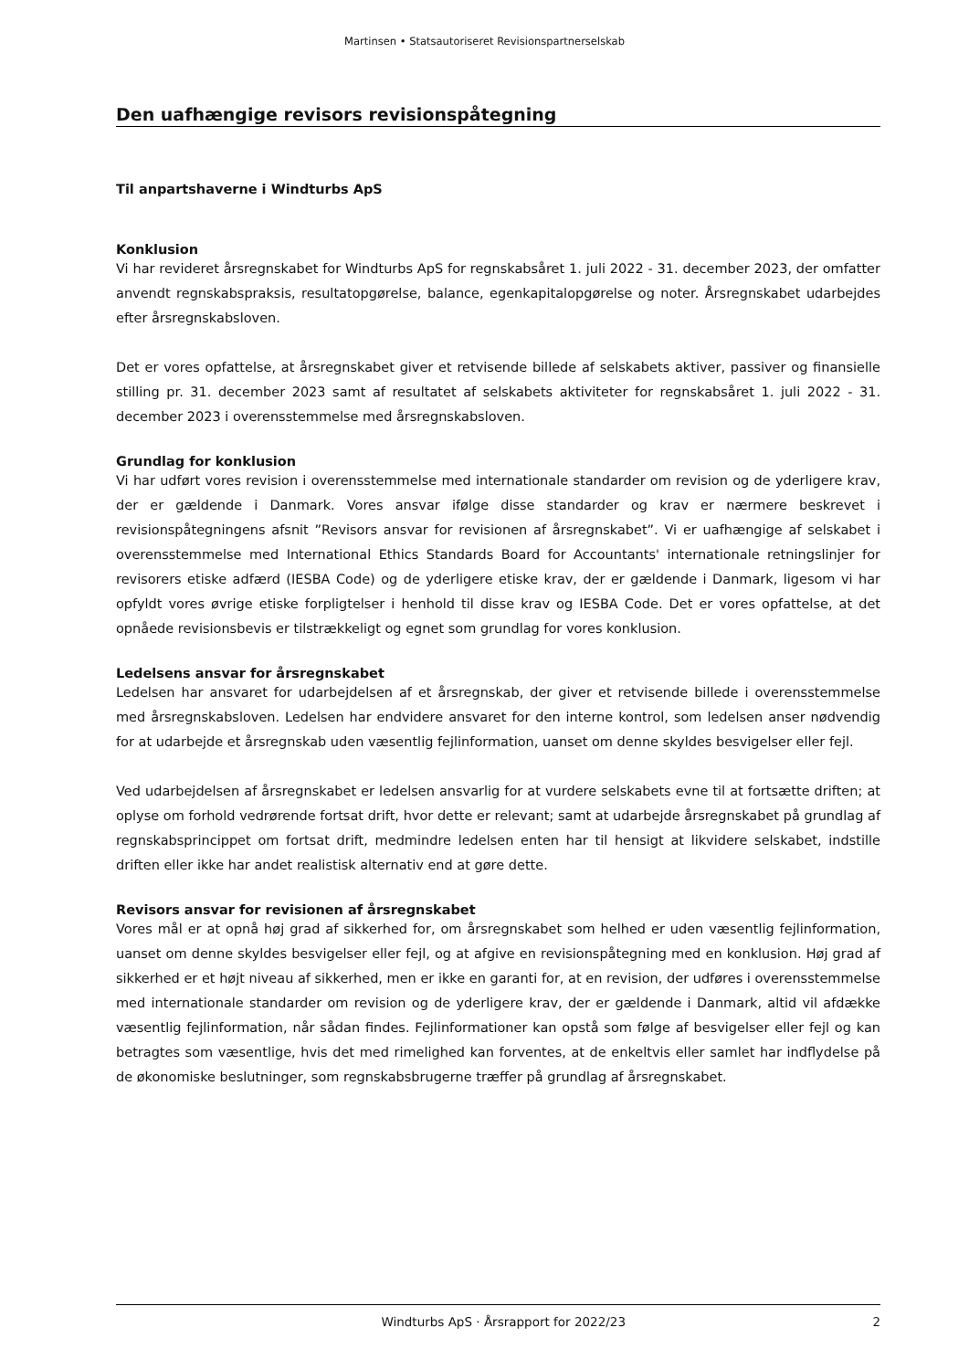Martinsen • Statsautoriseret Revisionspartnerselskab
Den uafhængige revisors revisionspåtegning
Til anpartshaverne i Windturbs ApS
Konklusion
Vi har revideret årsregnskabet for Windturbs ApS for regnskabsåret 1. juli 2022 - 31. december 2023, der omfatter anvendt regnskabspraksis, resultatopgørelse, balance, egenkapitalopgørelse og noter. Årsregnskabet udarbejdes efter årsregnskabsloven.
Det er vores opfattelse, at årsregnskabet giver et retvisende billede af selskabets aktiver, passiver og finansielle stilling pr. 31. december 2023 samt af resultatet af selskabets aktiviteter for regnskabsåret 1. juli 2022 - 31. december 2023 i overensstemmelse med årsregnskabsloven.
Grundlag for konklusion
Vi har udført vores revision i overensstemmelse med internationale standarder om revision og de yderligere krav, der er gældende i Danmark. Vores ansvar ifølge disse standarder og krav er nærmere beskrevet i revisionspåtegningens afsnit ”Revisors ansvar for revisionen af årsregnskabet”. Vi er uafhængige af selskabet i overensstemmelse med International Ethics Standards Board for Accountants' internationale retningslinjer for revisorers etiske adfærd (IESBA Code) og de yderligere etiske krav, der er gældende i Danmark, ligesom vi har opfyldt vores øvrige etiske forpligtelser i henhold til disse krav og IESBA Code. Det er vores opfattelse, at det opnåede revisionsbevis er tilstrækkeligt og egnet som grundlag for vores konklusion.
Ledelsens ansvar for årsregnskabet
Ledelsen har ansvaret for udarbejdelsen af et årsregnskab, der giver et retvisende billede i overensstemmelse med årsregnskabsloven. Ledelsen har endvidere ansvaret for den interne kontrol, som ledelsen anser nødvendig for at udarbejde et årsregnskab uden væsentlig fejlinformation, uanset om denne skyldes besvigelser eller fejl.
Ved udarbejdelsen af årsregnskabet er ledelsen ansvarlig for at vurdere selskabets evne til at fortsætte driften; at oplyse om forhold vedrørende fortsat drift, hvor dette er relevant; samt at udarbejde årsregnskabet på grundlag af regnskabsprincippet om fortsat drift, medmindre ledelsen enten har til hensigt at likvidere selskabet, indstille driften eller ikke har andet realistisk alternativ end at gøre dette.
Revisors ansvar for revisionen af årsregnskabet
Vores mål er at opnå høj grad af sikkerhed for, om årsregnskabet som helhed er uden væsentlig fejlinformation, uanset om denne skyldes besvigelser eller fejl, og at afgive en revisionspåtegning med en konklusion. Høj grad af sikkerhed er et højt niveau af sikkerhed, men er ikke en garanti for, at en revision, der udføres i overensstemmelse med internationale standarder om revision og de yderligere krav, der er gældende i Danmark, altid vil afdække væsentlig fejlinformation, når sådan findes. Fejlinformationer kan opstå som følge af besvigelser eller fejl og kan betragtes som væsentlige, hvis det med rimelighed kan forventes, at de enkeltvis eller samlet har indflydelse på de økonomiske beslutninger, som regnskabsbrugerne træffer på grundlag af årsregnskabet.
Windturbs ApS · Årsrapport for 2022/23 2